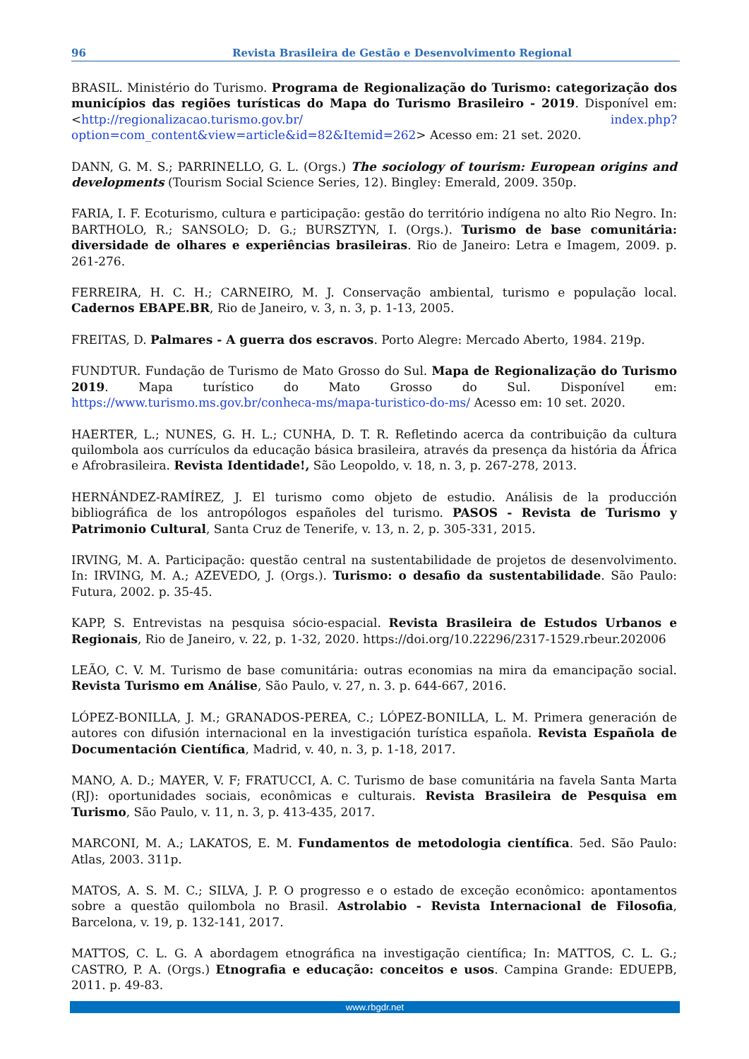96 Revista Brasileira de Gestão e Desenvolvimento Regional
BRASIL. Ministério do Turismo. Programa de Regionalização do Turismo: categorização dos municípios das regiões turísticas do Mapa do Turismo Brasileiro - 2019. Disponível em: <http://regionalizacao.turismo.gov.br/ index.php?option=com_content&view=article&id=82&Itemid=262> Acesso em: 21 set. 2020.
DANN, G. M. S.; PARRINELLO, G. L. (Orgs.) The sociology of tourism: European origins and developments (Tourism Social Science Series, 12). Bingley: Emerald, 2009. 350p.
FARIA, I. F. Ecoturismo, cultura e participação: gestão do território indígena no alto Rio Negro. In: BARTHOLO, R.; SANSOLO; D. G.; BURSZTYN, I. (Orgs.). Turismo de base comunitária: diversidade de olhares e experiências brasileiras. Rio de Janeiro: Letra e Imagem, 2009. p. 261-276.
FERREIRA, H. C. H.; CARNEIRO, M. J. Conservação ambiental, turismo e população local. Cadernos EBAPE.BR, Rio de Janeiro, v. 3, n. 3, p. 1-13, 2005.
FREITAS, D. Palmares - A guerra dos escravos. Porto Alegre: Mercado Aberto, 1984. 219p.
FUNDTUR. Fundação de Turismo de Mato Grosso do Sul. Mapa de Regionalização do Turismo 2019. Mapa turístico do Mato Grosso do Sul. Disponível em: https://www.turismo.ms.gov.br/conheca-ms/mapa-turistico-do-ms/ Acesso em: 10 set. 2020.
HAERTER, L.; NUNES, G. H. L.; CUNHA, D. T. R. Refletindo acerca da contribuição da cultura quilombola aos currículos da educação básica brasileira, através da presença da história da África e Afrobrasileira. Revista Identidade!, São Leopoldo, v. 18, n. 3, p. 267-278, 2013.
HERNÁNDEZ-RAMÍREZ, J. El turismo como objeto de estudio. Análisis de la producción bibliográfica de los antropólogos españoles del turismo. PASOS - Revista de Turismo y Patrimonio Cultural, Santa Cruz de Tenerife, v. 13, n. 2, p. 305-331, 2015.
IRVING, M. A. Participação: questão central na sustentabilidade de projetos de desenvolvimento. In: IRVING, M. A.; AZEVEDO, J. (Orgs.). Turismo: o desafio da sustentabilidade. São Paulo: Futura, 2002. p. 35-45.
KAPP, S. Entrevistas na pesquisa sócio-espacial. Revista Brasileira de Estudos Urbanos e Regionais, Rio de Janeiro, v. 22, p. 1-32, 2020. https://doi.org/10.22296/2317-1529.rbeur.202006
LEÃO, C. V. M. Turismo de base comunitária: outras economias na mira da emancipação social. Revista Turismo em Análise, São Paulo, v. 27, n. 3. p. 644-667, 2016.
LÓPEZ-BONILLA, J. M.; GRANADOS-PEREA, C.; LÓPEZ-BONILLA, L. M. Primera generación de autores con difusión internacional en la investigación turística española. Revista Española de Documentación Científica, Madrid, v. 40, n. 3, p. 1-18, 2017.
MANO, A. D.; MAYER, V. F; FRATUCCI, A. C. Turismo de base comunitária na favela Santa Marta (RJ): oportunidades sociais, econômicas e culturais. Revista Brasileira de Pesquisa em Turismo, São Paulo, v. 11, n. 3, p. 413-435, 2017.
MARCONI, M. A.; LAKATOS, E. M. Fundamentos de metodologia científica. 5ed. São Paulo: Atlas, 2003. 311p.
MATOS, A. S. M. C.; SILVA, J. P. O progresso e o estado de exceção econômico: apontamentos sobre a questão quilombola no Brasil. Astrolabio - Revista Internacional de Filosofia, Barcelona, v. 19, p. 132-141, 2017.
MATTOS, C. L. G. A abordagem etnográfica na investigação científica; In: MATTOS, C. L. G.; CASTRO, P. A. (Orgs.) Etnografia e educação: conceitos e usos. Campina Grande: EDUEPB, 2011. p. 49-83.
www.rbgdr.net